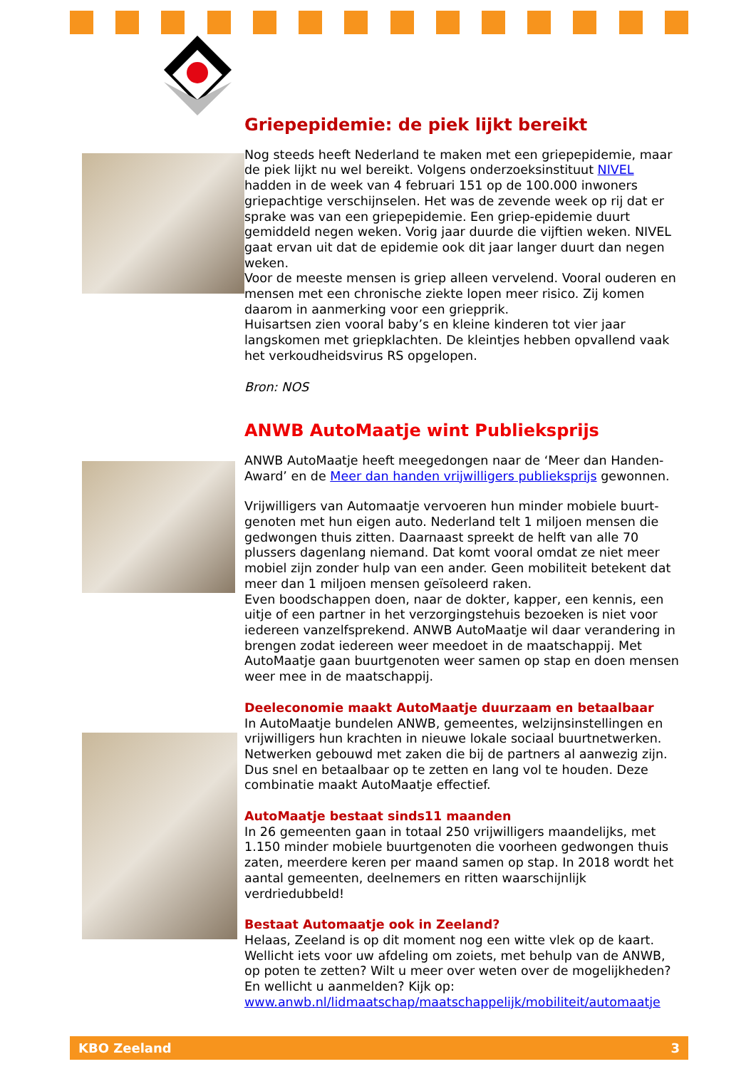Griepepidemie: de piek lijkt bereikt
Nog steeds heeft Nederland te maken met een griepepidemie, maar de piek lijkt nu wel bereikt. Volgens onderzoeksinstituut NIVEL hadden in de week van 4 februari 151 op de 100.000 inwoners griepachtige verschijnselen. Het was de zevende week op rij dat er sprake was van een griepepidemie. Een griep-epidemie duurt gemiddeld negen weken. Vorig jaar duurde die vijftien weken. NIVEL gaat ervan uit dat de epidemie ook dit jaar langer duurt dan negen weken.
Voor de meeste mensen is griep alleen vervelend. Vooral ouderen en mensen met een chronische ziekte lopen meer risico. Zij komen daarom in aanmerking voor een griepprik.
Huisartsen zien vooral baby’s en kleine kinderen tot vier jaar langskomen met griepklachten. De kleintjes hebben opvallend vaak het verkoudheidsvirus RS opgelopen.
Bron: NOS
ANWB AutoMaatje wint Publieksprijs
ANWB AutoMaatje heeft meegedongen naar de ‘Meer dan Handen-Award’ en de Meer dan handen vrijwilligers publieksprijs gewonnen.
Vrijwilligers van Automaatje vervoeren hun minder mobiele buurt-genoten met hun eigen auto. Nederland telt 1 miljoen mensen die gedwongen thuis zitten. Daarnaast spreekt de helft van alle 70 plussers dagenlang niemand. Dat komt vooral omdat ze niet meer mobiel zijn zonder hulp van een ander. Geen mobiliteit betekent dat meer dan 1 miljoen mensen geïsoleerd raken.
Even boodschappen doen, naar de dokter, kapper, een kennis, een uitje of een partner in het verzorgingstehuis bezoeken is niet voor iedereen vanzelfsprekend. ANWB AutoMaatje wil daar verandering in brengen zodat iedereen weer meedoet in de maatschappij. Met AutoMaatje gaan buurtgenoten weer samen op stap en doen mensen weer mee in de maatschappij.
Deeleconomie maakt AutoMaatje duurzaam en betaalbaar
In AutoMaatje bundelen ANWB, gemeentes, welzijnsinstellingen en vrijwilligers hun krachten in nieuwe lokale sociaal buurtnetwerken. Netwerken gebouwd met zaken die bij de partners al aanwezig zijn. Dus snel en betaalbaar op te zetten en lang vol te houden. Deze combinatie maakt AutoMaatje effectief.
AutoMaatje bestaat sinds11 maanden
In 26 gemeenten gaan in totaal 250 vrijwilligers maandelijks, met 1.150 minder mobiele buurtgenoten die voorheen gedwongen thuis zaten, meerdere keren per maand samen op stap. In 2018 wordt het aantal gemeenten, deelnemers en ritten waarschijnlijk verdriedubbeld!
Bestaat Automaatje ook in Zeeland?
Helaas, Zeeland is op dit moment nog een witte vlek op de kaart. Wellicht iets voor uw afdeling om zoiets, met behulp van de ANWB, op poten te zetten? Wilt u meer over weten over de mogelijkheden? En wellicht u aanmelden? Kijk op: www.anwb.nl/lidmaatschap/maatschappelijk/mobiliteit/automaatje
KBO Zeeland 3